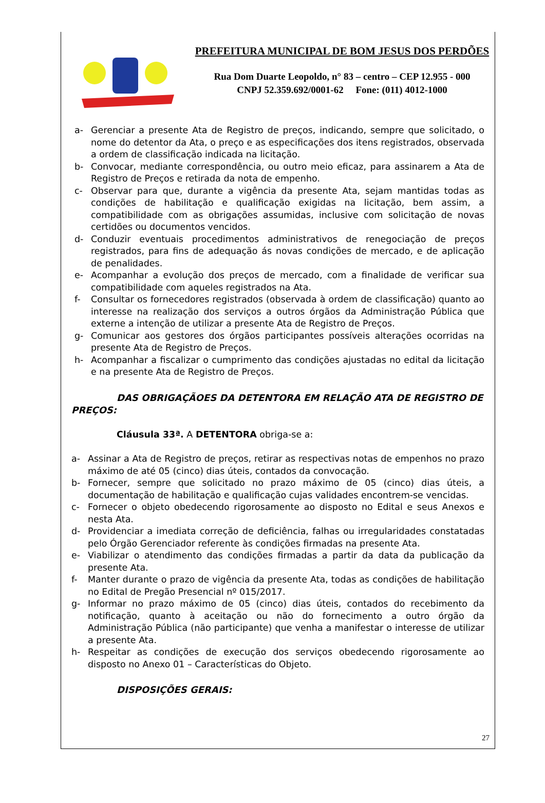PREFEITURA MUNICIPAL DE BOM JESUS DOS PERDÕES
Rua Dom Duarte Leopoldo, n° 83 – centro – CEP 12.955 - 000
CNPJ 52.359.692/0001-62 Fone: (011) 4012-1000
a- Gerenciar a presente Ata de Registro de preços, indicando, sempre que solicitado, o nome do detentor da Ata, o preço e as especificações dos itens registrados, observada a ordem de classificação indicada na licitação.
b- Convocar, mediante correspondência, ou outro meio eficaz, para assinarem a Ata de Registro de Preços e retirada da nota de empenho.
c- Observar para que, durante a vigência da presente Ata, sejam mantidas todas as condições de habilitação e qualificação exigidas na licitação, bem assim, a compatibilidade com as obrigações assumidas, inclusive com solicitação de novas certidões ou documentos vencidos.
d- Conduzir eventuais procedimentos administrativos de renegociação de preços registrados, para fins de adequação ás novas condições de mercado, e de aplicação de penalidades.
e- Acompanhar a evolução dos preços de mercado, com a finalidade de verificar sua compatibilidade com aqueles registrados na Ata.
f- Consultar os fornecedores registrados (observada à ordem de classificação) quanto ao interesse na realização dos serviços a outros órgãos da Administração Pública que externe a intenção de utilizar a presente Ata de Registro de Preços.
g- Comunicar aos gestores dos órgãos participantes possíveis alterações ocorridas na presente Ata de Registro de Preços.
h- Acompanhar a fiscalizar o cumprimento das condições ajustadas no edital da licitação e na presente Ata de Registro de Preços.
DAS OBRIGAÇÃOES DA DETENTORA EM RELAÇÃO ATA DE REGISTRO DE PREÇOS:
Cláusula 33ª. A DETENTORA obriga-se a:
a- Assinar a Ata de Registro de preços, retirar as respectivas notas de empenhos no prazo máximo de até 05 (cinco) dias úteis, contados da convocação.
b- Fornecer, sempre que solicitado no prazo máximo de 05 (cinco) dias úteis, a documentação de habilitação e qualificação cujas validades encontrem-se vencidas.
c- Fornecer o objeto obedecendo rigorosamente ao disposto no Edital e seus Anexos e nesta Ata.
d- Providenciar a imediata correção de deficiência, falhas ou irregularidades constatadas pelo Órgão Gerenciador referente às condições firmadas na presente Ata.
e- Viabilizar o atendimento das condições firmadas a partir da data da publicação da presente Ata.
f- Manter durante o prazo de vigência da presente Ata, todas as condições de habilitação no Edital de Pregão Presencial nº 015/2017.
g- Informar no prazo máximo de 05 (cinco) dias úteis, contados do recebimento da notificação, quanto à aceitação ou não do fornecimento a outro órgão da Administração Pública (não participante) que venha a manifestar o interesse de utilizar a presente Ata.
h- Respeitar as condições de execução dos serviços obedecendo rigorosamente ao disposto no Anexo 01 – Características do Objeto.
DISPOSIÇÕES GERAIS:
27